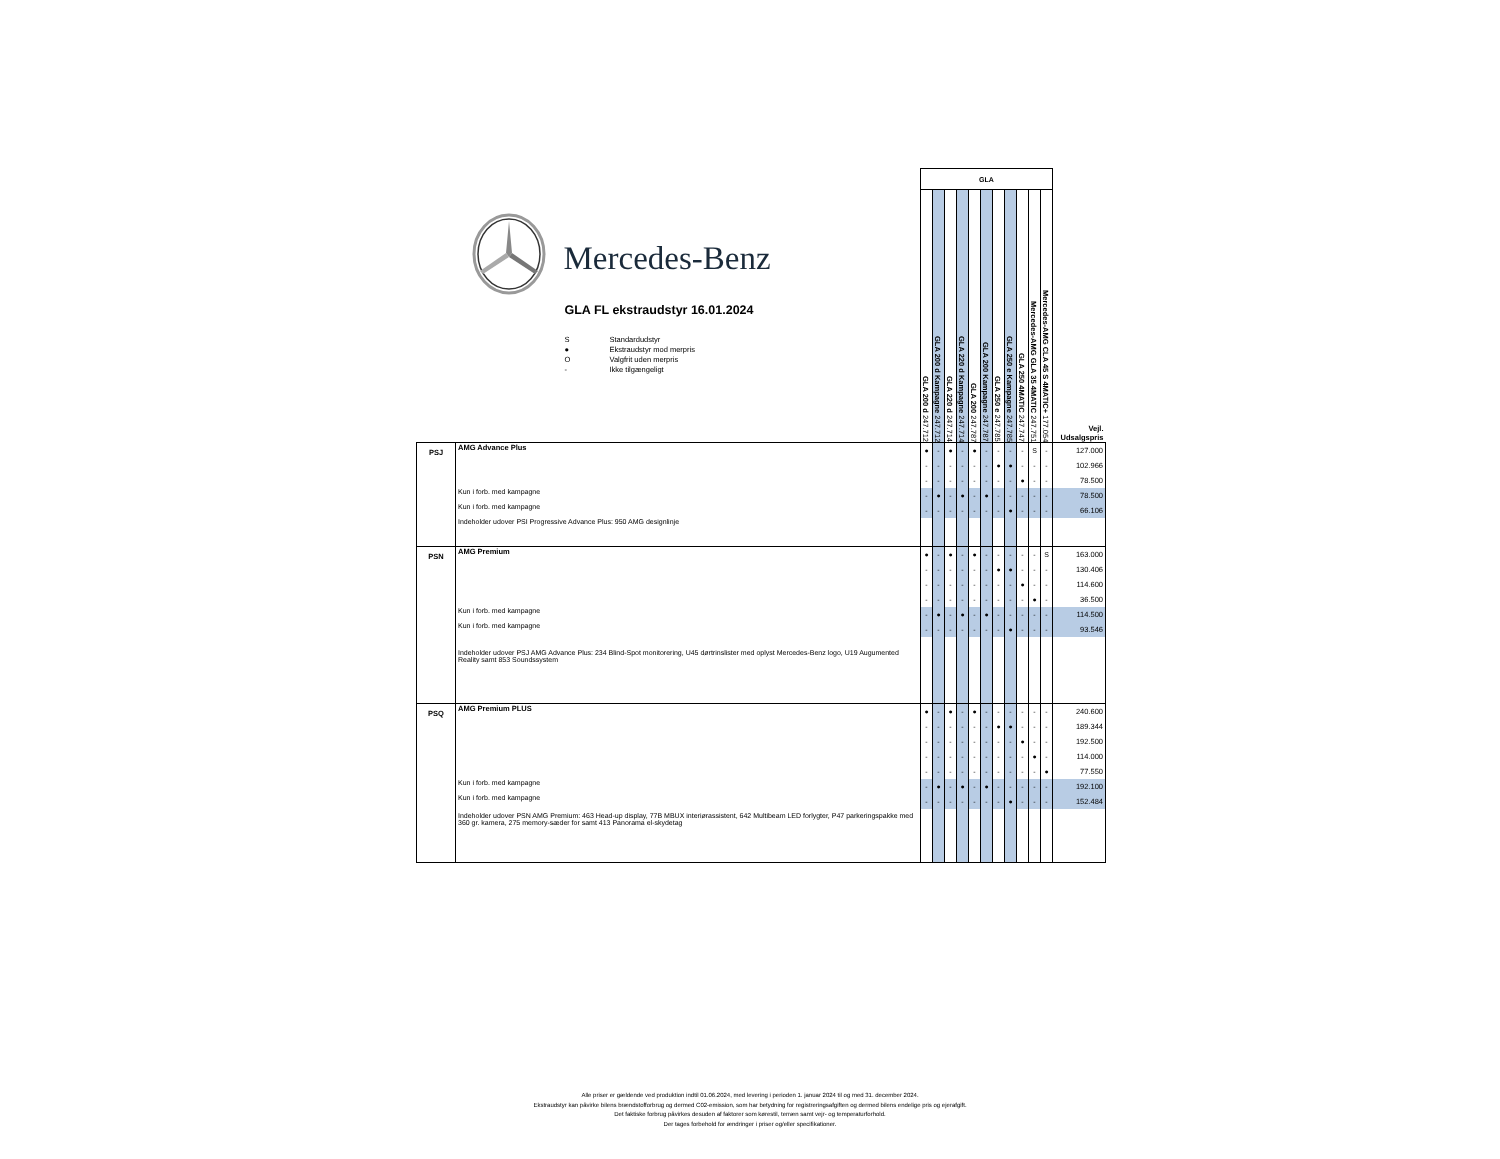| Mercedes-Benz GLA FL ekstraudstyr 16.01.2024 S Standardudstyr ● Ekstraudstyr mod merpris O Valgfrit uden merpris - Ikke tilgængeligt | | GLA | | | | | | | | | | | Vejl. Udsalgspris |
| --- | --- | --- | --- | --- | --- | --- | --- | --- | --- | --- | --- | --- | --- |
| | | GLA 200 d 247.712 | GLA 200 d Kampagne 247.712 | GLA 220 d 247.714 | GLA 220 d Kampagne 247.714 | GLA 200 247.787 | GLA 200 Kampagne 247.787 | GLA 250 e 247.785 | GLA 250 e Kampagne 247.785 | GLA 250 4MATIC 247.747 | Mercedes-AMG GLA 35 4MATIC 247.751 | Mercedes-AMG CLA 45 S 4MATIC+ 177.054 | |
| PSJ | AMG Advance Plus | ● | - | ● | - | ● | - | - | - | - | S | - | 127.000 |
| | | - | - | - | - | - | - | ● | ● | - | - | - | 102.966 |
| | | - | - | - | - | - | - | - | - | ● | - | - | 78.500 |
| | Kun i forb. med kampagne | - | ● | - | ● | - | ● | - | - | - | - | - | 78.500 |
| | Kun i forb. med kampagne | - | - | - | - | - | - | - | ● | - | - | - | 66.106 |
| | Indeholder udover PSI Progressive Advance Plus: 950 AMG designlinje | | | | | | | | | | | | |
| PSN | AMG Premium | ● | - | ● | - | ● | - | - | - | - | - | S | 163.000 |
| | | - | - | - | - | - | - | ● | ● | - | - | - | 130.406 |
| | | - | - | - | - | - | - | - | - | ● | - | - | 114.600 |
| | | - | - | - | - | - | - | - | - | - | ● | - | 36.500 |
| | Kun i forb. med kampagne | - | ● | - | ● | - | ● | - | - | - | - | - | 114.500 |
| | Kun i forb. med kampagne | - | - | - | - | - | - | - | ● | - | - | - | 93.546 |
| | Indeholder udover PSJ AMG Advance Plus: 234 Blind-Spot monitorering, U45 dørtrinslister med oplyst Mercedes-Benz logo, U19 Augumented Reality samt 853 Soundssystem | | | | | | | | | | | | |
| PSQ | AMG Premium PLUS | ● | - | ● | - | ● | - | - | - | - | - | - | 240.600 |
| | | - | - | - | - | - | - | ● | ● | - | - | - | 189.344 |
| | | - | - | - | - | - | - | - | - | ● | - | - | 192.500 |
| | | - | - | - | - | - | - | - | - | - | ● | - | 114.000 |
| | | - | - | - | - | - | - | - | - | - | - | ● | 77.550 |
| | Kun i forb. med kampagne | - | ● | - | ● | - | ● | - | - | - | - | - | 192.100 |
| | Kun i forb. med kampagne | - | - | - | - | - | - | - | ● | - | - | - | 152.484 |
| | Indeholder udover PSN AMG Premium: 463 Head-up display, 77B MBUX interiørassistent, 642 Multibeam LED forlygter, P47 parkeringspakke med 360 gr. kamera, 275 memory-sæder for samt 413 Panorama el-skydetag | | | | | | | | | | | | |
Alle priser er gældende ved produktion indtil 01.06.2024, med levering i perioden 1. januar 2024 til og med 31. december 2024.
Ekstraudstyr kan påvirke bilens brændstofforbrug og dermed C02-emission, som har betydning for registreringsafgiften og dermed bilens endelige pris og ejerafgift.
Det faktiske forbrug påvirkes desuden af faktorer som kørestil, terræn samt vejr- og temperaturforhold.
Der tages forbehold for ændringer i priser og/eller specifikationer.